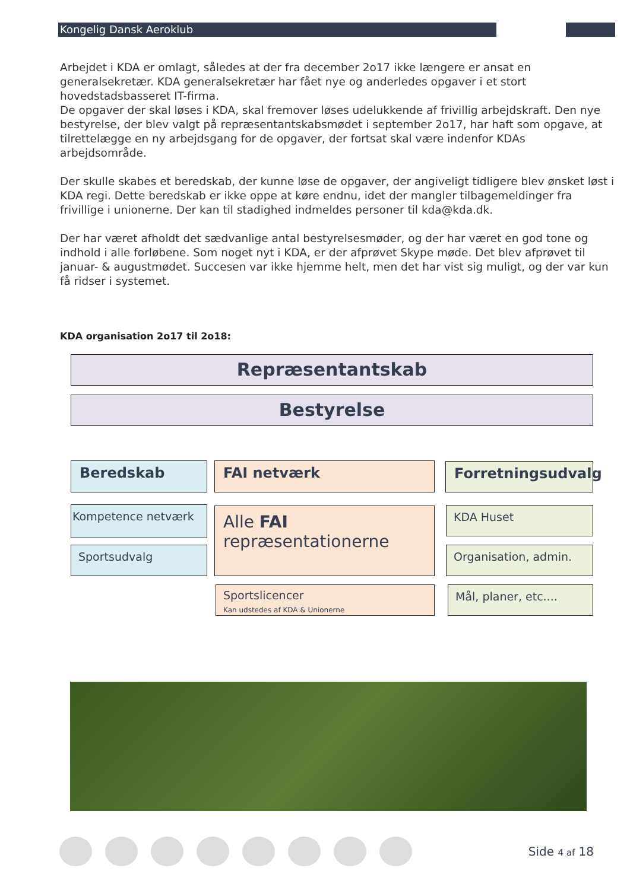Kongelig Dansk Aeroklub
Arbejdet i KDA er omlagt, således at der fra december 2o17 ikke længere er ansat en generalsekretær. KDA generalsekretær har fået nye og anderledes opgaver i et stort hovedstadsbasseret IT-firma.
De opgaver der skal løses i KDA, skal fremover løses udelukkende af frivillig arbejdskraft. Den nye bestyrelse, der blev valgt på repræsentantskabsmødet i september 2o17, har haft som opgave, at tilrettelægge en ny arbejdsgang for de opgaver, der fortsat skal være indenfor KDAs arbejdsområde.
Der skulle skabes et beredskab, der kunne løse de opgaver, der angiveligt tidligere blev ønsket løst i KDA regi. Dette beredskab er ikke oppe at køre endnu, idet der mangler tilbagemeldinger fra frivillige i unionerne. Der kan til stadighed indmeldes personer til kda@kda.dk.
Der har været afholdt det sædvanlige antal bestyrelsesmøder, og der har været en god tone og indhold i alle forløbene. Som noget nyt i KDA, er der afprøvet Skype møde. Det blev afprøvet til januar- & augustmødet. Succesen var ikke hjemme helt, men det har vist sig muligt, og der var kun få ridser i systemet.
KDA organisation 2o17 til 2o18:
Repræsentantskab
Bestyrelse
Beredskab FAI netværk Forretningsudvalg
Kompetence netværk
Sportsudvalg
Alle FAI repræsentationerne
Sportslicencer
Kan udstedes af KDA & Unionerne
KDA Huset
Organisation, admin.
Mål, planer, etc....
Side 4 af 18